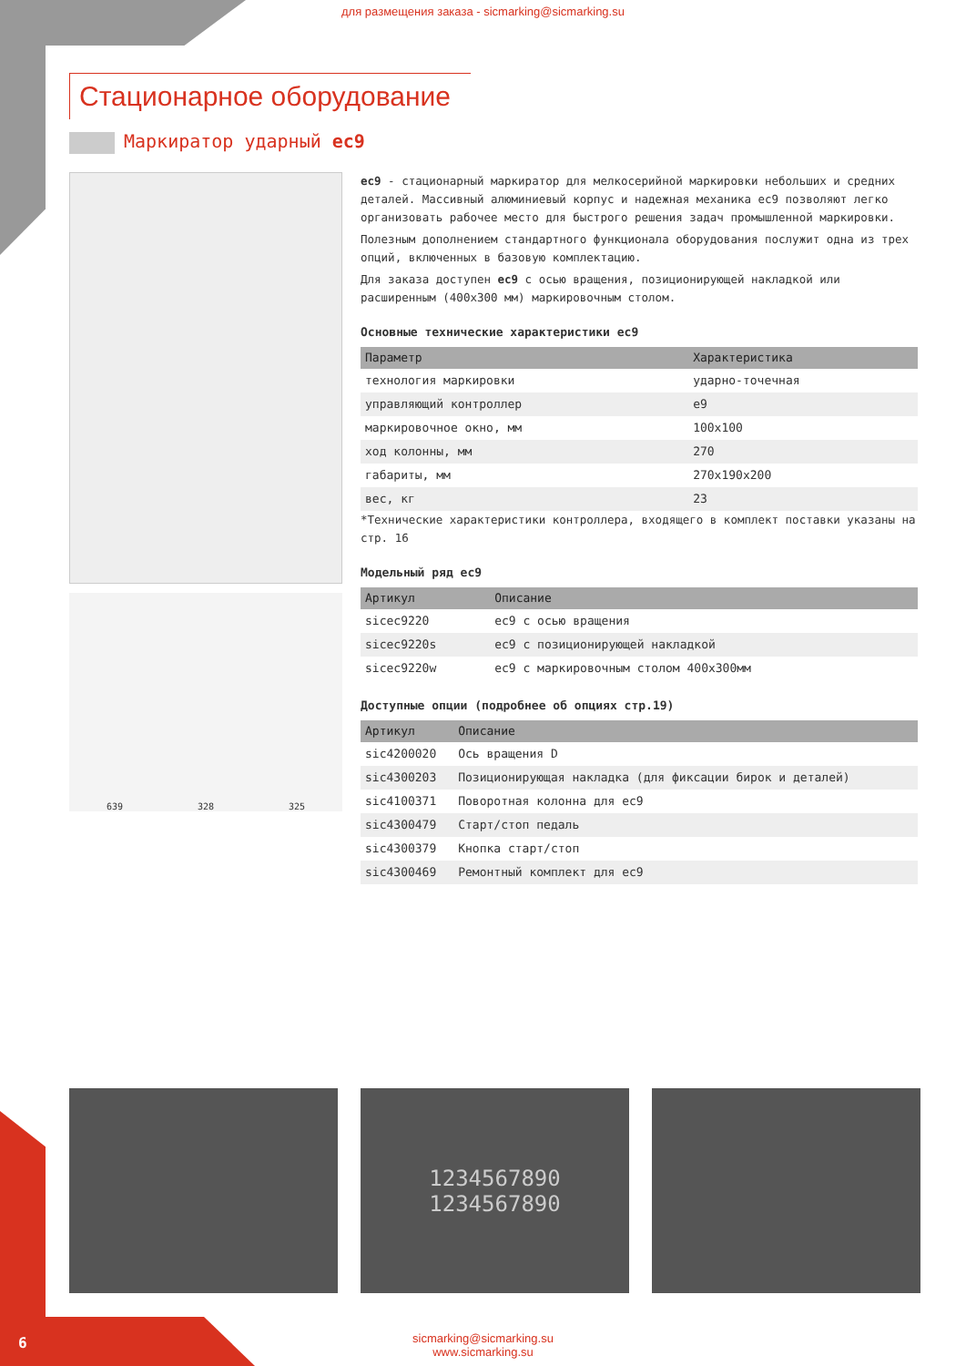для размещения заказа - sicmarking@sicmarking.su
Стационарное оборудование
Маркиратор ударный ec9
639 328 325
ec9 - стационарный маркиратор для мелкосерийной маркировки небольших и средних деталей. Массивный алюминиевый корпус и надежная механика ec9 позволяют легко организовать рабочее место для быстрого решения задач промышленной маркировки.
Полезным дополнением стандартного функционала оборудования послужит одна из трех опций, включенных в базовую комплектацию.
Для заказа доступен ec9 с осью вращения, позиционирующей накладкой или расширенным (400x300 мм) маркировочным столом.
Основные технические характеристики ec9
| Параметр | Характеристика |
| --- | --- |
| технология маркировки | ударно-точечная |
| управляющий контроллер | e9 |
| маркировочное окно, мм | 100x100 |
| ход колонны, мм | 270 |
| габариты, мм | 270x190x200 |
| вес, кг | 23 |
*Технические характеристики контроллера, входящего в комплект поставки указаны на стр. 16
Модельный ряд ec9
| Артикул | Описание |
| --- | --- |
| sicec9220 | ec9 с осью вращения |
| sicec9220s | ec9 с позиционирующей накладкой |
| sicec9220w | ec9 с маркировочным столом 400x300мм |
Доступные опции (подробнее об опциях стр.19)
| Артикул | Описание |
| --- | --- |
| sic4200020 | Ось вращения D |
| sic4300203 | Позиционирующая накладка (для фиксации бирок и деталей) |
| sic4100371 | Поворотная колонна для ec9 |
| sic4300479 | Старт/стоп педаль |
| sic4300379 | Кнопка старт/стоп |
| sic4300469 | Ремонтный комплект для ec9 |
1234567890
1234567890
6
sicmarking@sicmarking.su
www.sicmarking.su